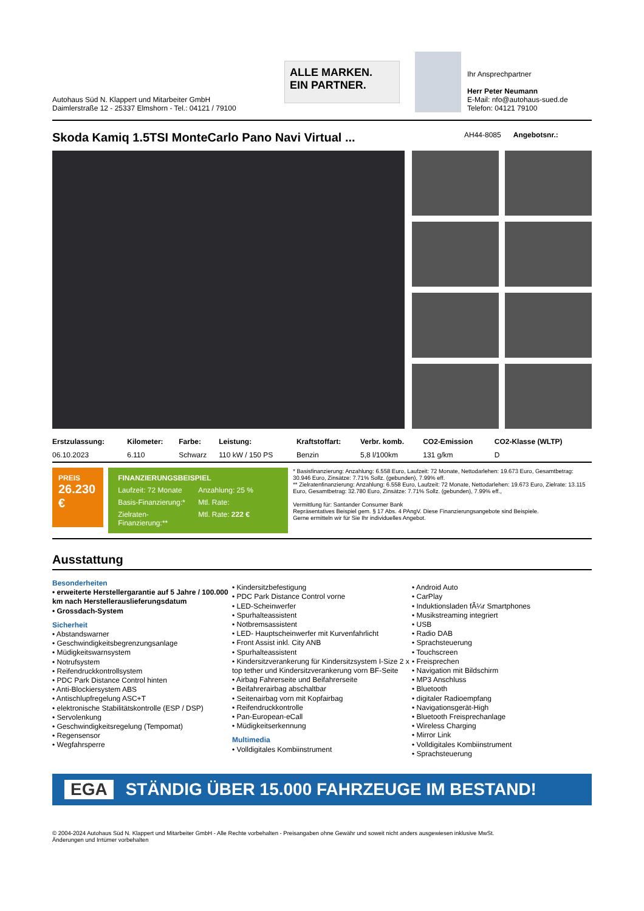Autohaus Süd N. Klappert und Mitarbeiter GmbH
Daimlerstraße 12 - 25337 Elmshorn - Tel.: 04121 / 79100
ALLE MARKEN.
EIN PARTNER.
Ihr Ansprechpartner
Herr Peter Neumann
E-Mail: nfo@autohaus-sued.de
Telefon: 04121 79100
Skoda Kamiq 1.5TSI MonteCarlo Pano Navi Virtual ... AH44-8085 Angebotsnr.:
| Erstzulassung: | Kilometer: | Farbe: | Leistung: | Kraftstoffart: | Verbr. komb. | CO2-Emission | CO2-Klasse (WLTP) |
| --- | --- | --- | --- | --- | --- | --- | --- |
| 06.10.2023 | 6.110 | Schwarz | 110 kW / 150 PS | Benzin | 5,8 l/100km | 131 g/km | D |
PREIS
26.230 €
FINANZIERUNGSBEISPIEL
Laufzeit: 72 Monate Anzahlung: 25 %
Basis-Finanzierung:* Mtl. Rate:
Zielraten-Finanzierung:** Mtl. Rate: 222 €
* Basisfinanzierung: Anzahlung: 6.558 Euro, Laufzeit: 72 Monate, Nettodarlehen: 19.673 Euro, Gesamtbetrag: 30.946 Euro, Zinsätze: 7.71% Sollz. (gebunden), 7.99% eff.
** Zielratenfinanzierung: Anzahlung: 6.558 Euro, Laufzeit: 72 Monate, Nettodarlehen: 19.673 Euro, Zielrate: 13.115 Euro, Gesamtbetrag: 32.780 Euro, Zinsätze: 7.71% Sollz. (gebunden), 7.99% eff.,
Vermittlung für: Santander Consumer Bank
Repräsentatives Beispiel gem. § 17 Abs. 4 PAngV. Diese Finanzierungsangebote sind Beispiele.
Gerne ermitteln wir für Sie Ihr individuelles Angebot.
Ausstattung
Besonderheiten
• erweiterte Herstellergarantie auf 5 Jahre / 100.000 km nach Herstellerauslieferungsdatum
• Grossdach-System
Sicherheit
• Abstandswarner
• Geschwindigkeitsbegrenzungsanlage
• Müdigkeitswarnsystem
• Notrufsystem
• Reifendruckkontrollsystem
• PDC Park Distance Control hinten
• Anti-Blockiersystem ABS
• Antischlupfregelung ASC+T
• elektronische Stabilitätskontrolle (ESP / DSP)
• Servolenkung
• Geschwindigkeitsregelung (Tempomat)
• Regensensor
• Wegfahrsperre
• Kindersitzbefestigung
• PDC Park Distance Control vorne
• LED-Scheinwerfer
• Spurhalteassistent
• Notbremsassistent
• LED- Hauptscheinwerfer mit Kurvenfahrlicht
• Front Assist inkl. City ANB
• Spurhalteassistent
• Kindersitzverankerung für Kindersitzsystem I-Size 2 x top tether und Kindersitzverankerung vorn BF-Seite
• Airbag Fahrerseite und Beifahrerseite
• Beifahrerairbag abschaltbar
• Seitenairbag vorn mit Kopfairbag
• Reifendruckkontrolle
• Pan-European-eCall
• Müdigkeitserkennung
Multimedia
• Volldigitales Kombiinstrument
• Android Auto
• CarPlay
• Induktionsladen fÃ¼r Smartphones
• Musikstreaming integriert
• USB
• Radio DAB
• Sprachsteuerung
• Touchscreen
• Freisprechen
• Navigation mit Bildschirm
• MP3 Anschluss
• Bluetooth
• digitaler Radioempfang
• Navigationsgerät-High
• Bluetooth Freisprechanlage
• Wireless Charging
• Mirror Link
• Volldigitales Kombiinstrument
• Sprachsteuerung
EGA STÄNDIG ÜBER 15.000 FAHRZEUGE IM BESTAND!
© 2004-2024 Autohaus Süd N. Klappert und Mitarbeiter GmbH - Alle Rechte vorbehalten - Preisangaben ohne Gewähr und soweit nicht anders ausgewiesen inklusive MwSt.
Änderungen und Irrtümer vorbehalten